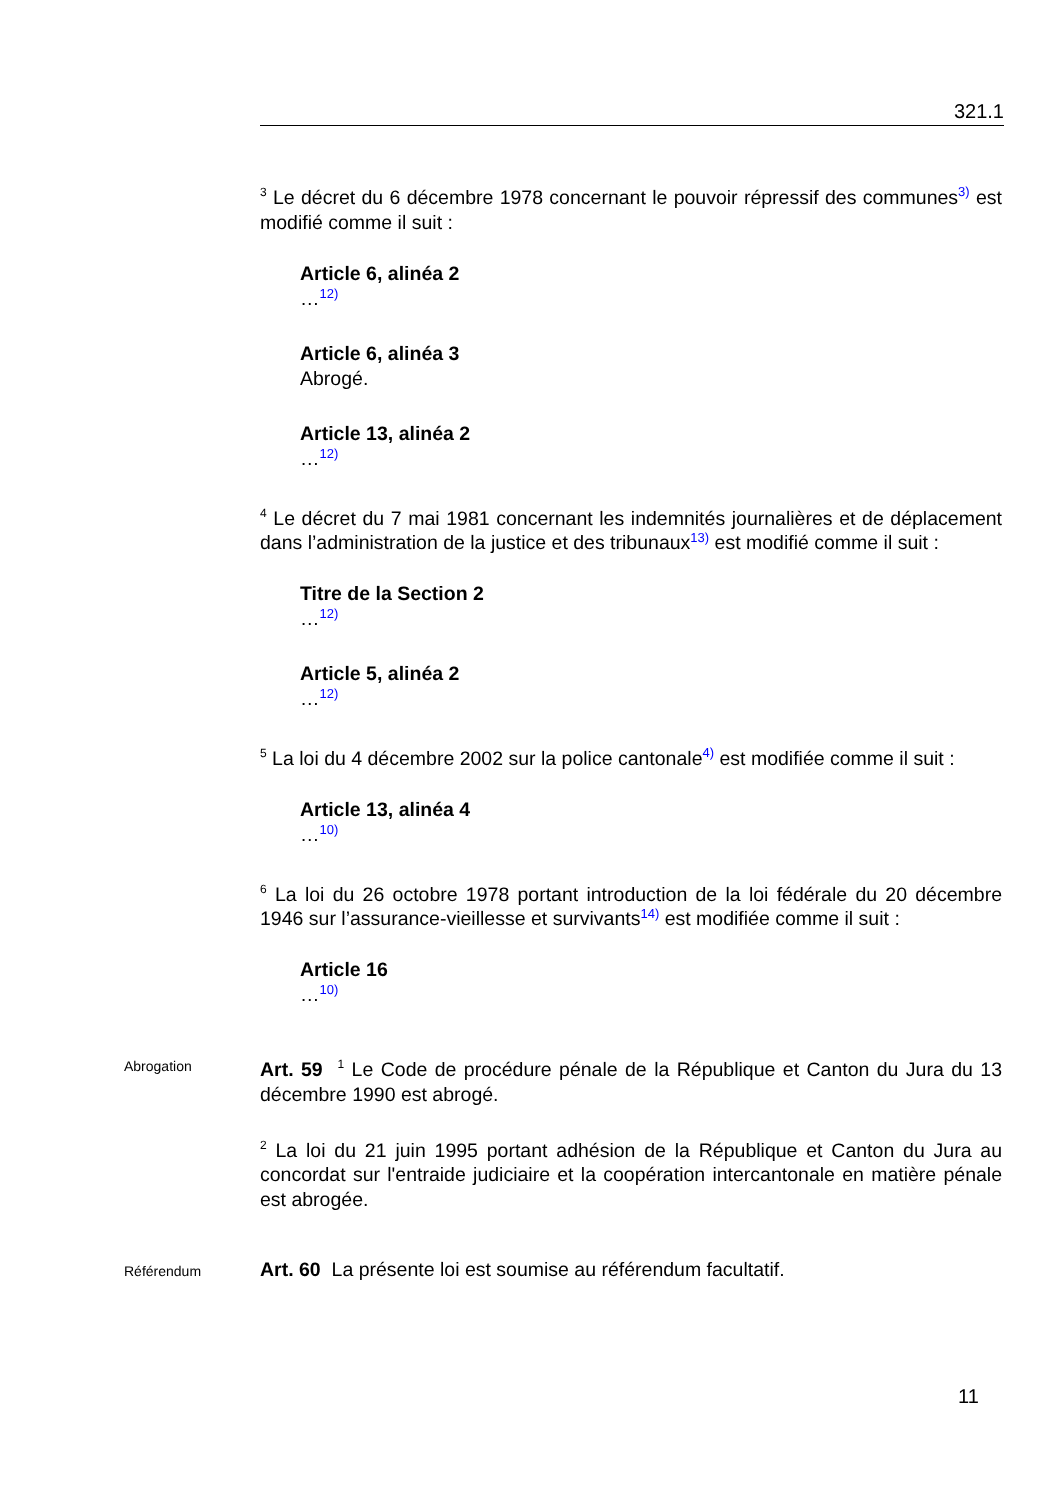321.1
<sup>3</sup> Le décret du 6 décembre 1978 concernant le pouvoir répressif des communes3) est modifié comme il suit :
Article 6, alinéa 2
…12)
Article 6, alinéa 3
Abrogé.
Article 13, alinéa 2
…12)
<sup>4</sup> Le décret du 7 mai 1981 concernant les indemnités journalières et de déplacement dans l’administration de la justice et des tribunaux13) est modifié comme il suit :
Titre de la Section 2
…12)
Article 5, alinéa 2
…12)
<sup>5</sup> La loi du 4 décembre 2002 sur la police cantonale4) est modifiée comme il suit :
Article 13, alinéa 4
…10)
<sup>6</sup> La loi du 26 octobre 1978 portant introduction de la loi fédérale du 20 décembre 1946 sur l’assurance-vieillesse et survivants14) est modifiée comme il suit :
Article 16
…10)
Abrogation
Art. 59 <sup>1</sup> Le Code de procédure pénale de la République et Canton du Jura du 13 décembre 1990 est abrogé.
<sup>2</sup> La loi du 21 juin 1995 portant adhésion de la République et Canton du Jura au concordat sur l'entraide judiciaire et la coopération intercantonale en matière pénale est abrogée.
Référendum
Art. 60 La présente loi est soumise au référendum facultatif.
11